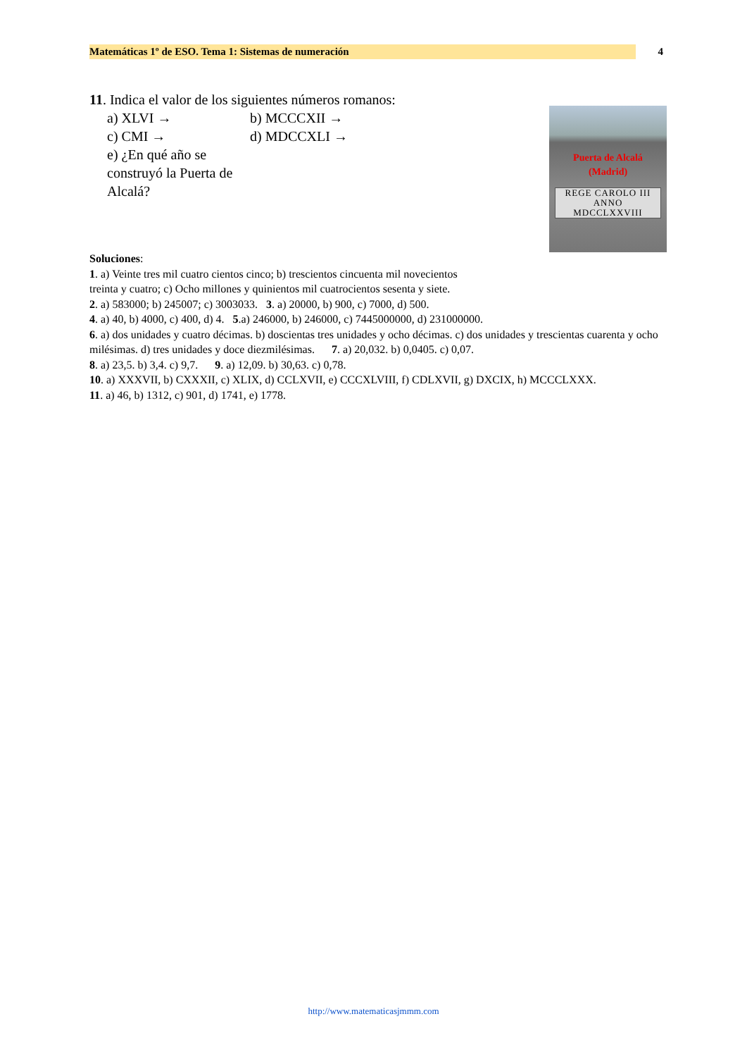Matemáticas 1º de ESO. Tema 1: Sistemas de numeración 4
11. Indica el valor de los siguientes números romanos:
Puerta de Alcalá
(Madrid)
REGE CAROLO III
ANNO
MDCCLXXVIII
a) XLVI → b) MCCCXII →
c) CMI → d) MDCCXLI →
e) ¿En qué año se construyó la Puerta de Alcalá?
Soluciones:
1. a) Veinte tres mil cuatro cientos cinco; b) trescientos cincuenta mil novecientos
treinta y cuatro; c) Ocho millones y quinientos mil cuatrocientos sesenta y siete.
2. a) 583000; b) 245007; c) 3003033. 3. a) 20000, b) 900, c) 7000, d) 500.
4. a) 40, b) 4000, c) 400, d) 4. 5.a) 246000, b) 246000, c) 7445000000, d) 231000000.
6. a) dos unidades y cuatro décimas. b) doscientas tres unidades y ocho décimas. c) dos unidades y trescientas cuarenta y ocho milésimas. d) tres unidades y doce diezmilésimas. 7. a) 20,032. b) 0,0405. c) 0,07.
8. a) 23,5. b) 3,4. c) 9,7. 9. a) 12,09. b) 30,63. c) 0,78.
10. a) XXXVII, b) CXXXII, c) XLIX, d) CCLXVII, e) CCCXLVIII, f) CDLXVII, g) DXCIX, h) MCCCLXXX.
11. a) 46, b) 1312, c) 901, d) 1741, e) 1778.
http://www.matematicasjmmm.com